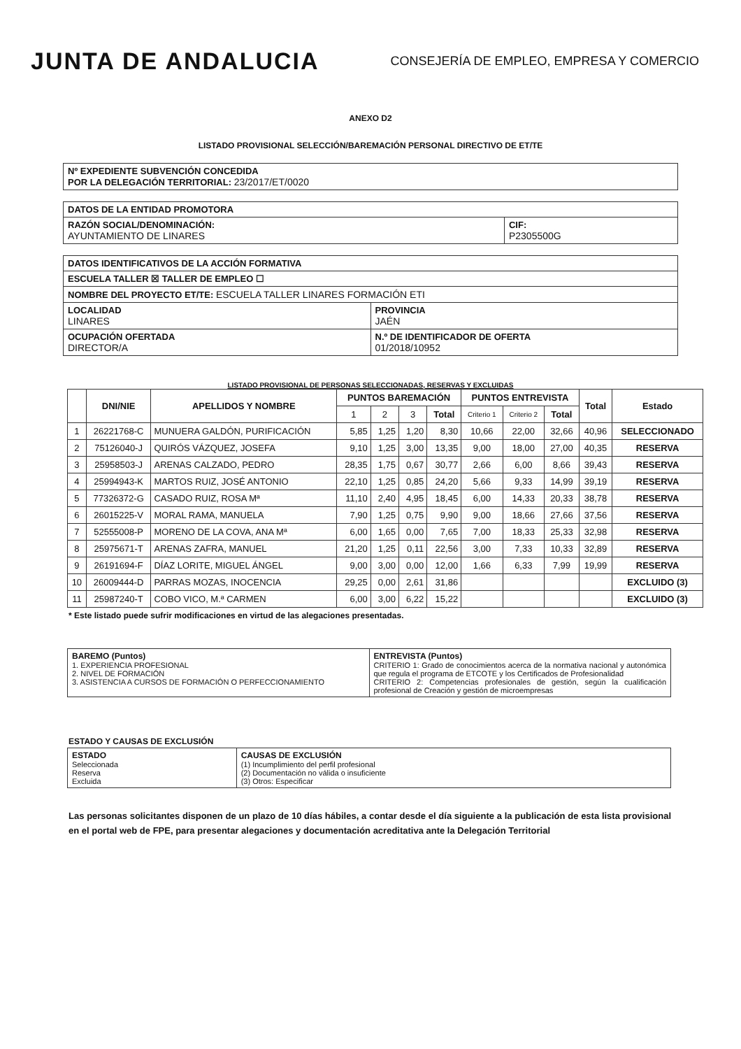JUNTA DE ANDALUCIA
CONSEJERÍA DE EMPLEO, EMPRESA Y COMERCIO
ANEXO D2
LISTADO PROVISIONAL SELECCIÓN/BAREMACIÓN PERSONAL DIRECTIVO DE ET/TE
| Nº EXPEDIENTE SUBVENCIÓN CONCEDIDA POR LA DELEGACIÓN TERRITORIAL: 23/2017/ET/0020 |
| DATOS DE LA ENTIDAD PROMOTORA | |
| RAZÓN SOCIAL/DENOMINACIÓN: AYUNTAMIENTO DE LINARES | CIF: P2305500G |
| DATOS IDENTIFICATIVOS DE LA ACCIÓN FORMATIVA | |
| ESCUELA TALLER ☒ TALLER DE EMPLEO ☐ | |
| NOMBRE DEL PROYECTO ET/TE: ESCUELA TALLER LINARES FORMACIÓN ETI | |
| LOCALIDAD LINARES | PROVINCIA JAÉN |
| OCUPACIÓN OFERTADA DIRECTOR/A | N.º DE IDENTIFICADOR DE OFERTA 01/2018/10952 |
LISTADO PROVISIONAL DE PERSONAS SELECCIONADAS, RESERVAS Y EXCLUIDAS
| | DNI/NIE | APELLIDOS Y NOMBRE | PUNTOS BAREMACIÓN | | | | PUNTOS ENTREVISTA | | | Total | Estado |
| --- | --- | --- | --- | --- | --- | --- | --- | --- | --- | --- | --- |
| | | | 1 | 2 | 3 | Total | Criterio 1 | Criterio 2 | Total | | |
| 1 | 26221768-C | MUNUERA GALDÓN, PURIFICACIÓN | 5,85 | 1,25 | 1,20 | 8,30 | 10,66 | 22,00 | 32,66 | 40,96 | SELECCIONADO |
| 2 | 75126040-J | QUIRÓS VÁZQUEZ, JOSEFA | 9,10 | 1,25 | 3,00 | 13,35 | 9,00 | 18,00 | 27,00 | 40,35 | RESERVA |
| 3 | 25958503-J | ARENAS CALZADO, PEDRO | 28,35 | 1,75 | 0,67 | 30,77 | 2,66 | 6,00 | 8,66 | 39,43 | RESERVA |
| 4 | 25994943-K | MARTOS RUIZ, JOSÉ ANTONIO | 22,10 | 1,25 | 0,85 | 24,20 | 5,66 | 9,33 | 14,99 | 39,19 | RESERVA |
| 5 | 77326372-G | CASADO RUIZ, ROSA Mª | 11,10 | 2,40 | 4,95 | 18,45 | 6,00 | 14,33 | 20,33 | 38,78 | RESERVA |
| 6 | 26015225-V | MORAL RAMA, MANUELA | 7,90 | 1,25 | 0,75 | 9,90 | 9,00 | 18,66 | 27,66 | 37,56 | RESERVA |
| 7 | 52555008-P | MORENO DE LA COVA, ANA Mª | 6,00 | 1,65 | 0,00 | 7,65 | 7,00 | 18,33 | 25,33 | 32,98 | RESERVA |
| 8 | 25975671-T | ARENAS ZAFRA, MANUEL | 21,20 | 1,25 | 0,11 | 22,56 | 3,00 | 7,33 | 10,33 | 32,89 | RESERVA |
| 9 | 26191694-F | DÍAZ LORITE, MIGUEL ÁNGEL | 9,00 | 3,00 | 0,00 | 12,00 | 1,66 | 6,33 | 7,99 | 19,99 | RESERVA |
| 10 | 26009444-D | PARRAS MOZAS, INOCENCIA | 29,25 | 0,00 | 2,61 | 31,86 | | | | | EXCLUIDO (3) |
| 11 | 25987240-T | COBO VICO, M.ª CARMEN | 6,00 | 3,00 | 6,22 | 15,22 | | | | | EXCLUIDO (3) |
* Este listado puede sufrir modificaciones en virtud de las alegaciones presentadas.
| BAREMO (Puntos) 1. EXPERIENCIA PROFESIONAL 2. NIVEL DE FORMACIÓN 3. ASISTENCIA A CURSOS DE FORMACIÓN O PERFECCIONAMIENTO | ENTREVISTA (Puntos) CRITERIO 1: Grado de conocimientos acerca de la normativa nacional y autonómica que regula el programa de ETCOTE y los Certificados de Profesionalidad CRITERIO 2: Competencias profesionales de gestión, según la cualificación profesional de Creación y gestión de microempresas |
ESTADO Y CAUSAS DE EXCLUSIÓN
| ESTADO Seleccionada Reserva Excluida | CAUSAS DE EXCLUSIÓN (1) Incumplimiento del perfil profesional (2) Documentación no válida o insuficiente (3) Otros: Especificar |
Las personas solicitantes disponen de un plazo de 10 días hábiles, a contar desde el día siguiente a la publicación de esta lista provisional en el portal web de FPE, para presentar alegaciones y documentación acreditativa ante la Delegación Territorial